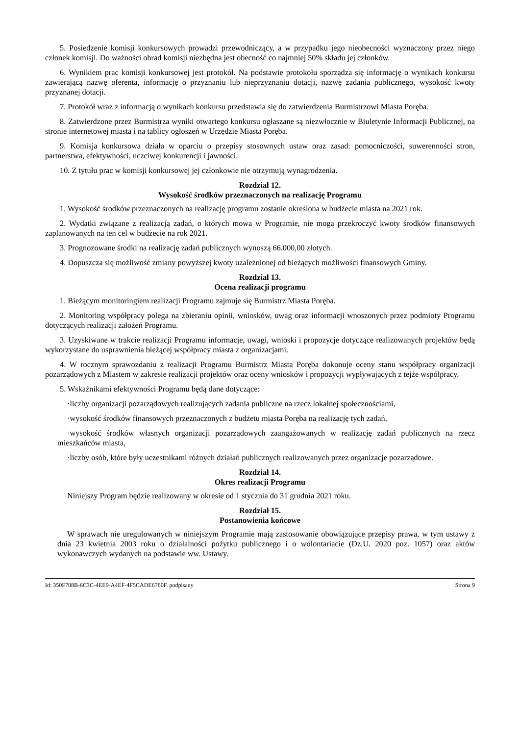5. Posiedzenie komisji konkursowych prowadzi przewodniczący, a w przypadku jego nieobecności wyznaczony przez niego członek komisji. Do ważności obrad komisji niezbędna jest obecność co najmniej 50% składu jej członków.
6. Wynikiem prac komisji konkursowej jest protokół. Na podstawie protokołu sporządza się informację o wynikach konkursu zawierającą nazwę oferenta, informację o przyznaniu lub nieprzyznaniu dotacji, nazwę zadania publicznego, wysokość kwoty przyznanej dotacji.
7. Protokół wraz z informacją o wynikach konkursu przedstawia się do zatwierdzenia Burmistrzowi Miasta Poręba.
8. Zatwierdzone przez Burmistrza wyniki otwartego konkursu ogłaszane są niezwłocznie w Biuletynie Informacji Publicznej, na stronie internetowej miasta i na tablicy ogłoszeń w Urzędzie Miasta Poręba.
9. Komisja konkursowa działa w oparciu o przepisy stosownych ustaw oraz zasad: pomocniczości, suwerenności stron, partnerstwa, efektywności, uczciwej konkurencji i jawności.
10. Z tytułu prac w komisji konkursowej jej członkowie nie otrzymują wynagrodzenia.
Rozdział 12.
Wysokość środków przeznaczonych na realizację Programu
1. Wysokość środków przeznaczonych na realizację programu zostanie określona w budżecie miasta na 2021 rok.
2. Wydatki związane z realizacją zadań, o których mowa w Programie, nie mogą przekroczyć kwoty środków finansowych zaplanowanych na ten cel w budżecie na rok 2021.
3. Prognozowane środki na realizację zadań publicznych wynoszą 66.000,00 złotych.
4. Dopuszcza się możliwość zmiany powyższej kwoty uzależnionej od bieżących możliwości finansowych Gminy.
Rozdział 13.
Ocena realizacji programu
1. Bieżącym monitoringiem realizacji Programu zajmuje się Burmistrz Miasta Poręba.
2. Monitoring współpracy polega na zbieraniu opinii, wniosków, uwag oraz informacji wnoszonych przez podmioty Programu dotyczących realizacji założeń Programu.
3. Uzyskiwane w trakcie realizacji Programu informacje, uwagi, wnioski i propozycje dotyczące realizowanych projektów będą wykorzystane do usprawnienia bieżącej współpracy miasta z organizacjami.
4. W rocznym sprawozdaniu z realizacji Programu Burmistrz Miasta Poręba dokonuje oceny stanu współpracy organizacji pozarządowych z Miastem w zakresie realizacji projektów oraz oceny wniosków i propozycji wypływających z tejże współpracy.
5. Wskaźnikami efektywności Programu będą dane dotyczące:
·liczby organizacji pozarządowych realizujących zadania publiczne na rzecz lokalnej społecznościami,
·wysokość środków finansowych przeznaczonych z budżetu miasta Poręba na realizację tych zadań,
·wysokość środków własnych organizacji pozarządowych zaangażowanych w realizację zadań publicznych na rzecz mieszkańców miasta,
·liczby osób, które były uczestnikami różnych działań publicznych realizowanych przez organizacje pozarządowe.
Rozdział 14.
Okres realizacji Programu
Niniejszy Program będzie realizowany w okresie od 1 stycznia do 31 grudnia 2021 roku.
Rozdział 15.
Postanowienia końcowe
W sprawach nie uregulowanych w niniejszym Programie mają zastosowanie obowiązujące przepisy prawa, w tym ustawy z dnia 23 kwietnia 2003 roku o działalności pożytku publicznego i o wolontariacie (Dz.U. 2020 poz. 1057) oraz aktów wykonawczych wydanych na podstawie ww. Ustawy.
Id: 350F708B-6C3C-4EE9-A4EF-4F5CADE6760F. podpisany Strona 9